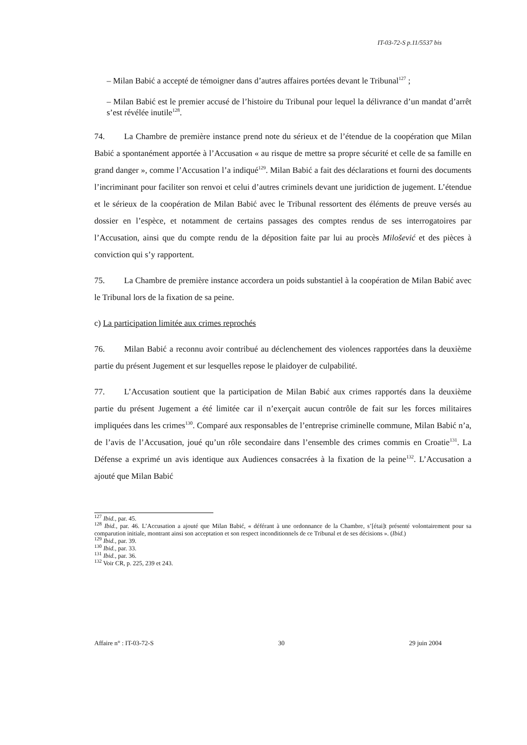IT-03-72-S p.11/5537 bis
– Milan Babić a accepté de témoigner dans d’autres affaires portées devant le Tribunal<sup>127</sup> ;
– Milan Babić est le premier accusé de l’histoire du Tribunal pour lequel la délivrance d’un mandat d’arrêt s’est révélée inutile<sup>128</sup>.
74. La Chambre de première instance prend note du sérieux et de l’étendue de la coopération que Milan Babić a spontanément apportée à l’Accusation « au risque de mettre sa propre sécurité et celle de sa famille en grand danger », comme l’Accusation l’a indiqué<sup>129</sup>. Milan Babić a fait des déclarations et fourni des documents l’incriminant pour faciliter son renvoi et celui d’autres criminels devant une juridiction de jugement. L’étendue et le sérieux de la coopération de Milan Babić avec le Tribunal ressortent des éléments de preuve versés au dossier en l’espèce, et notamment de certains passages des comptes rendus de ses interrogatoires par l’Accusation, ainsi que du compte rendu de la déposition faite par lui au procès Milošević et des pièces à conviction qui s’y rapportent.
75. La Chambre de première instance accordera un poids substantiel à la coopération de Milan Babić avec le Tribunal lors de la fixation de sa peine.
c) La participation limitée aux crimes reprochés
76. Milan Babić a reconnu avoir contribué au déclenchement des violences rapportées dans la deuxième partie du présent Jugement et sur lesquelles repose le plaidoyer de culpabilité.
77. L’Accusation soutient que la participation de Milan Babić aux crimes rapportés dans la deuxième partie du présent Jugement a été limitée car il n’exerçait aucun contrôle de fait sur les forces militaires impliquées dans les crimes<sup>130</sup>. Comparé aux responsables de l’entreprise criminelle commune, Milan Babić n’a, de l’avis de l’Accusation, joué qu’un rôle secondaire dans l’ensemble des crimes commis en Croatie<sup>131</sup>. La Défense a exprimé un avis identique aux Audiences consacrées à la fixation de la peine<sup>132</sup>. L’Accusation a ajouté que Milan Babić
<sup>127</sup> Ibid., par. 45.
<sup>128</sup> Ibid., par. 46. L’Accusation a ajouté que Milan Babić, « déférant à une ordonnance de la Chambre, s’[étai]t présenté volontairement pour sa comparution initiale, montrant ainsi son acceptation et son respect inconditionnels de ce Tribunal et de ses décisions ». (Ibid.)
<sup>129</sup> Ibid., par. 39.
<sup>130</sup> Ibid., par. 33.
<sup>131</sup> Ibid., par. 36.
<sup>132</sup> Voir CR, p. 225, 239 et 243.
Affaire n° : IT-03-72-S 30 29 juin 2004